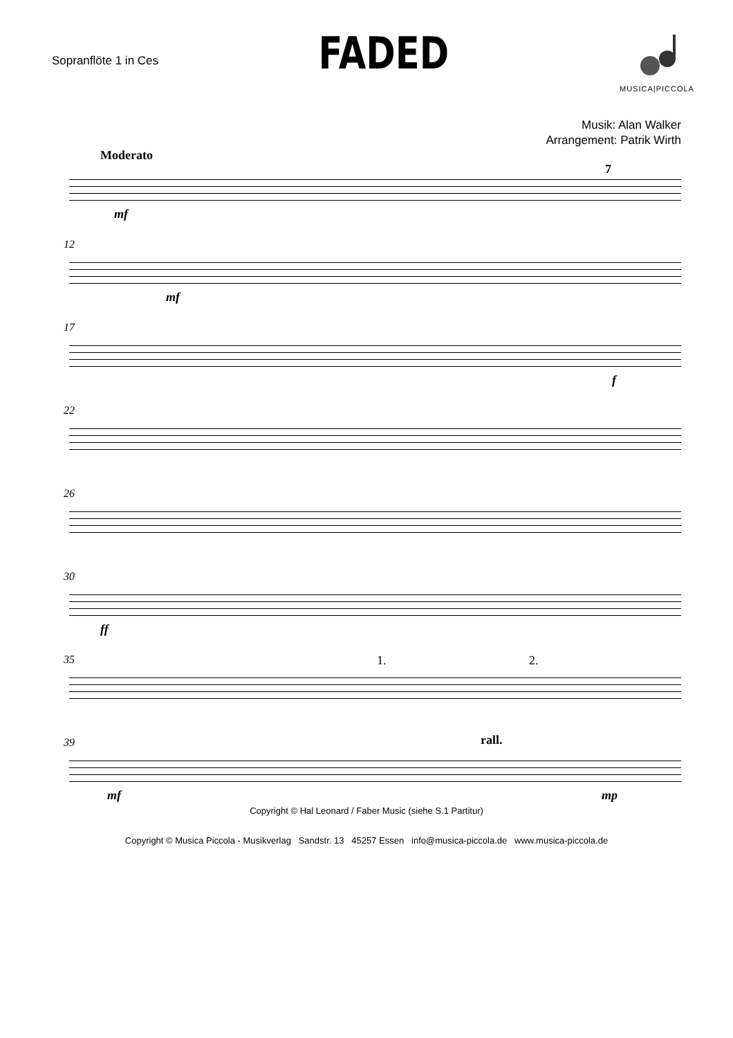Sopranflöte 1 in Ces
FADED
MUSICA|PICCOLA
Musik: Alan Walker
Arrangement: Patrik Wirth
Moderato
mf
7
12
mf
17
f
22
26
30
ff
35 1. 2.
39 rall.
mf mp
Copyright © Hal Leonard / Faber Music (siehe S.1 Partitur)
Copyright © Musica Piccola - Musikverlag Sandstr. 13 45257 Essen info@musica-piccola.de www.musica-piccola.de